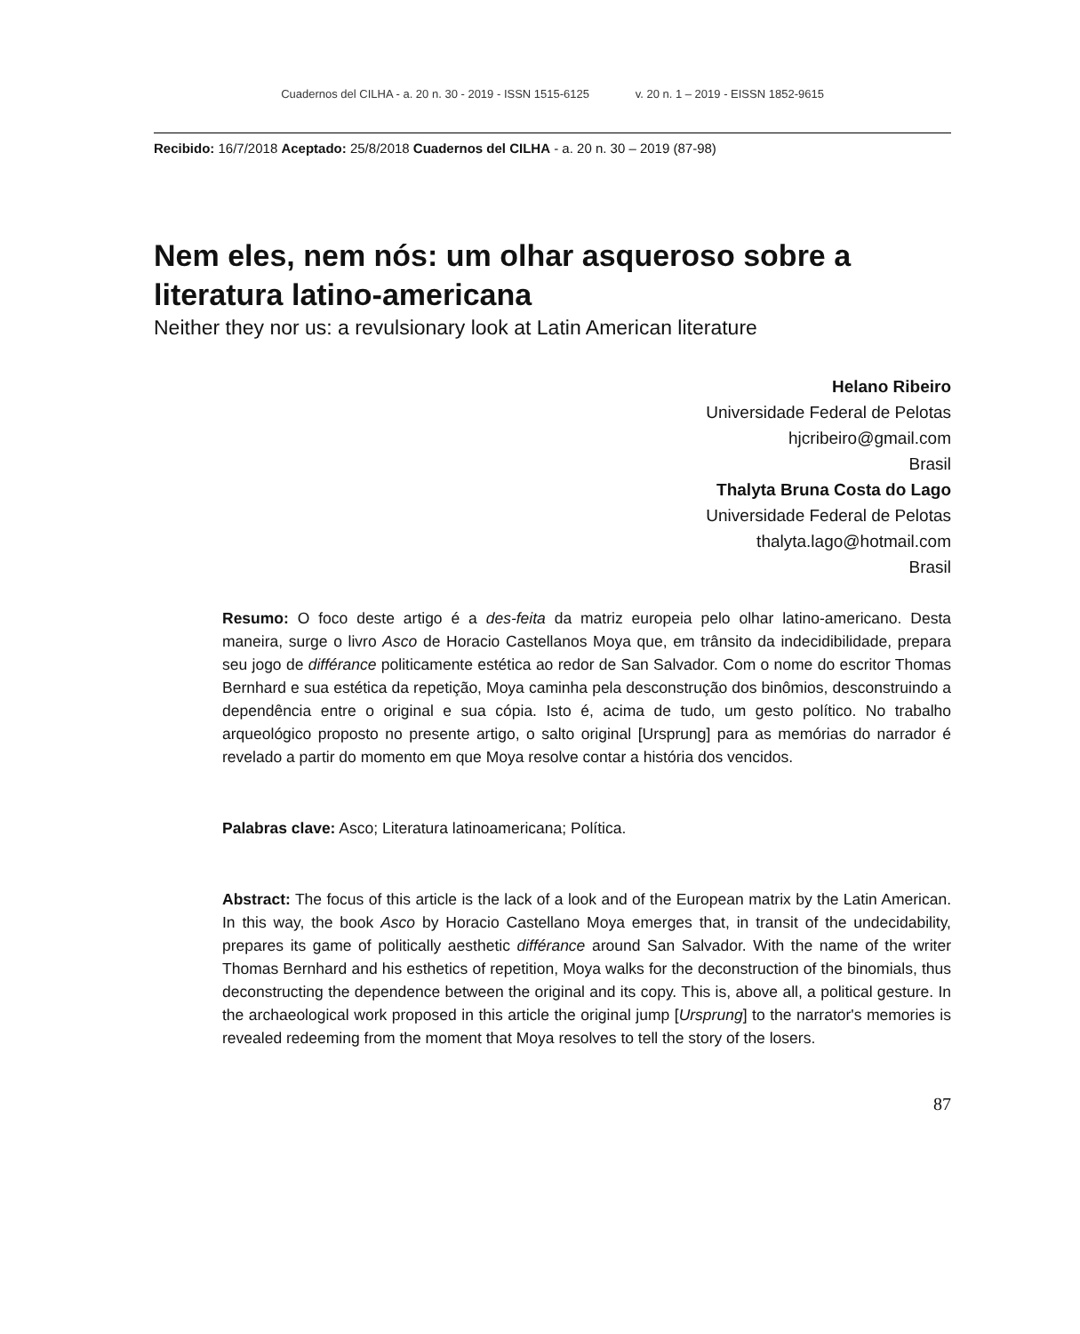Cuadernos del CILHA - a. 20 n. 30 - 2019 - ISSN 1515-6125 v. 20 n. 1 – 2019 - EISSN 1852-9615
Recibido: 16/7/2018 Aceptado: 25/8/2018 Cuadernos del CILHA - a. 20 n. 30 – 2019 (87-98)
Nem eles, nem nós: um olhar asqueroso sobre a literatura latino-americana
Neither they nor us: a revulsionary look at Latin American literature
Helano Ribeiro
Universidade Federal de Pelotas
hjcribeiro@gmail.com
Brasil
Thalyta Bruna Costa do Lago
Universidade Federal de Pelotas
thalyta.lago@hotmail.com
Brasil
Resumo: O foco deste artigo é a des-feita da matriz europeia pelo olhar latino-americano. Desta maneira, surge o livro Asco de Horacio Castellanos Moya que, em trânsito da indecidibilidade, prepara seu jogo de différance politicamente estética ao redor de San Salvador. Com o nome do escritor Thomas Bernhard e sua estética da repetição, Moya caminha pela desconstrução dos binômios, desconstruindo a dependência entre o original e sua cópia. Isto é, acima de tudo, um gesto político. No trabalho arqueológico proposto no presente artigo, o salto original [Ursprung] para as memórias do narrador é revelado a partir do momento em que Moya resolve contar a história dos vencidos.
Palabras clave: Asco; Literatura latinoamericana; Política.
Abstract: The focus of this article is the lack of a look and of the European matrix by the Latin American. In this way, the book Asco by Horacio Castellano Moya emerges that, in transit of the undecidability, prepares its game of politically aesthetic différance around San Salvador. With the name of the writer Thomas Bernhard and his esthetics of repetition, Moya walks for the deconstruction of the binomials, thus deconstructing the dependence between the original and its copy. This is, above all, a political gesture. In the archaeological work proposed in this article the original jump [Ursprung] to the narrator's memories is revealed redeeming from the moment that Moya resolves to tell the story of the losers.
87